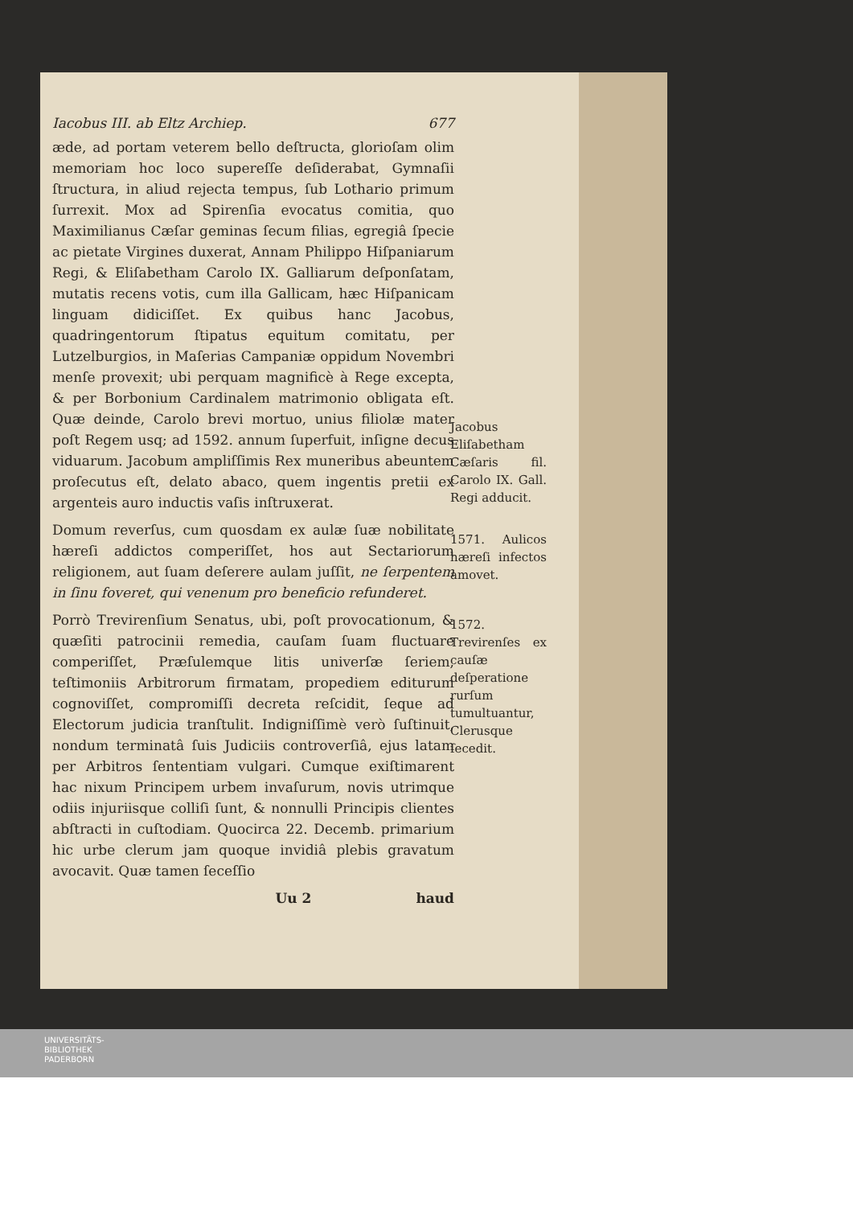Iacobus III. ab Eltz Archiep. 677
æde, ad portam veterem bello deſtructa, glorioſam olim memoriam hoc loco supereſſe deſiderabat, Gymnaſii ſtructura, in aliud rejecta tempus, ſub Lothario primum ſurrexit. Mox ad Spirenſia evocatus comitia, quo Maximilianus Cæſar geminas ſecum filias, egregiâ ſpecie ac pietate Virgines duxerat, Annam Philippo Hiſpaniarum Regi, & Eliſabetham Carolo IX. Galliarum deſponſatam, mutatis recens votis, cum illa Gallicam, hæc Hiſpanicam linguam didiciſſet. Ex quibus hanc Jacobus, quadringentorum ſtipatus equitum comitatu, per Lutzelburgios, in Maſerias Campaniæ oppidum Novembri menſe provexit; ubi perquam magnificè à Rege excepta, & per Borbonium Cardinalem matrimonio obligata eſt. Quæ deinde, Carolo brevi mortuo, unius filiolæ mater poſt Regem usq; ad 1592. annum ſuperfuit, inſigne decus viduarum. Jacobum ampliſſimis Rex muneribus abeuntem proſecutus eſt, delato abaco, quem ingentis pretii ex argenteis auro inductis vaſis inſtruxerat.
Domum reverſus, cum quosdam ex aulæ ſuæ nobilitate hæreſi addictos comperiſſet, hos aut Sectariorum religionem, aut ſuam deſerere aulam juſſit, ne ſerpentem in ſinu foveret, qui venenum pro beneficio refunderet.
Porrò Trevirenſium Senatus, ubi, poſt provocationum, & quæſiti patrocinii remedia, cauſam ſuam fluctuare comperiſſet, Præſulemque litis univerſæ ſeriem, teſtimoniis Arbitrorum firmatam, propediem editurum cognoviſſet, compromiſſi decreta reſcidit, ſeque ad Electorum judicia tranſtulit. Indigniſſimè verò ſuſtinuit, nondum terminatâ ſuis Judiciis controverſiâ, ejus latam per Arbitros ſententiam vulgari. Cumque exiſtimarent hac nixum Principem urbem invaſurum, novis utrimque odiis injuriisque colliſi ſunt, & nonnulli Principis clientes abſtracti in cuſtodiam. Quocirca 22. Decemb. primarium hic urbe clerum jam quoque invidiâ plebis gravatum avocavit. Quæ tamen ſeceſſio
Uu 2 haud
Jacobus Eliſabetham Cæſaris fil. Carolo IX. Gall. Regi adducit.
1571. Aulicos hæreſi infectos amovet.
1572. Trevirenſes ex cauſæ deſperatione rurſum tumultuantur, Clerusque ſecedit.
UNIVERSITÄTS-
BIBLIOTHEK
PADERBORN